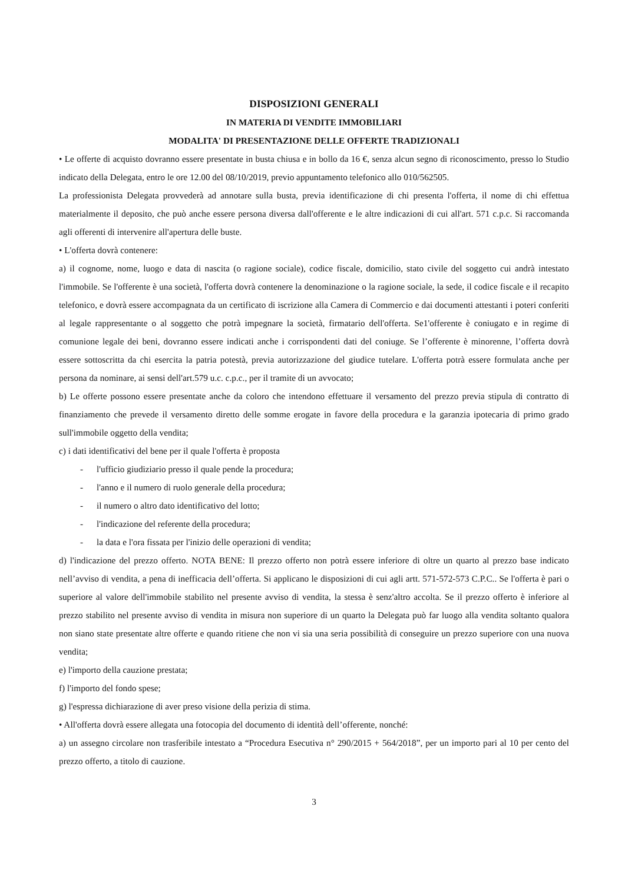DISPOSIZIONI GENERALI
IN MATERIA DI VENDITE IMMOBILIARI
MODALITA' DI PRESENTAZIONE DELLE OFFERTE TRADIZIONALI
• Le offerte di acquisto dovranno essere presentate in busta chiusa e in bollo da 16 €, senza alcun segno di riconoscimento, presso lo Studio indicato della Delegata, entro le ore 12.00 del 08/10/2019, previo appuntamento telefonico allo 010/562505.
La professionista Delegata provvederà ad annotare sulla busta, previa identificazione di chi presenta l'offerta, il nome di chi effettua materialmente il deposito, che può anche essere persona diversa dall'offerente e le altre indicazioni di cui all'art. 571 c.p.c. Si raccomanda agli offerenti di intervenire all'apertura delle buste.
• L'offerta dovrà contenere:
a) il cognome, nome, luogo e data di nascita (o ragione sociale), codice fiscale, domicilio, stato civile del soggetto cui andrà intestato l'immobile. Se l'offerente è una società, l'offerta dovrà contenere la denominazione o la ragione sociale, la sede, il codice fiscale e il recapito telefonico, e dovrà essere accompagnata da un certificato di iscrizione alla Camera di Commercio e dai documenti attestanti i poteri conferiti al legale rappresentante o al soggetto che potrà impegnare la società, firmatario dell'offerta. Se1'offerente è coniugato e in regime di comunione legale dei beni, dovranno essere indicati anche i corrispondenti dati del coniuge. Se l’offerente è minorenne, l’offerta dovrà essere sottoscritta da chi esercita la patria potestà, previa autorizzazione del giudice tutelare. L'offerta potrà essere formulata anche per persona da nominare, ai sensi dell'art.579 u.c. c.p.c., per il tramite di un avvocato;
b) Le offerte possono essere presentate anche da coloro che intendono effettuare il versamento del prezzo previa stipula di contratto di finanziamento che prevede il versamento diretto delle somme erogate in favore della procedura e la garanzia ipotecaria di primo grado sull'immobile oggetto della vendita;
c) i dati identificativi del bene per il quale l'offerta è proposta
- l'ufficio giudiziario presso il quale pende la procedura;
- l'anno e il numero di ruolo generale della procedura;
- il numero o altro dato identificativo del lotto;
- l'indicazione del referente della procedura;
- la data e l'ora fissata per l'inizio delle operazioni di vendita;
d) l'indicazione del prezzo offerto. NOTA BENE: Il prezzo offerto non potrà essere inferiore di oltre un quarto al prezzo base indicato nell’avviso di vendita, a pena di inefficacia dell’offerta. Si applicano le disposizioni di cui agli artt. 571-572-573 C.P.C.. Se l'offerta è pari o superiore al valore dell'immobile stabilito nel presente avviso di vendita, la stessa è senz'altro accolta. Se il prezzo offerto è inferiore al prezzo stabilito nel presente avviso di vendita in misura non superiore di un quarto la Delegata può far luogo alla vendita soltanto qualora non siano state presentate altre offerte e quando ritiene che non vi sia una seria possibilità di conseguire un prezzo superiore con una nuova vendita;
e) l'importo della cauzione prestata;
f) l'importo del fondo spese;
g) l'espressa dichiarazione di aver preso visione della perizia di stima.
• All'offerta dovrà essere allegata una fotocopia del documento di identità dell’offerente, nonché:
a) un assegno circolare non trasferibile intestato a “Procedura Esecutiva n° 290/2015 + 564/2018”, per un importo pari al 10 per cento del prezzo offerto, a titolo di cauzione.
3